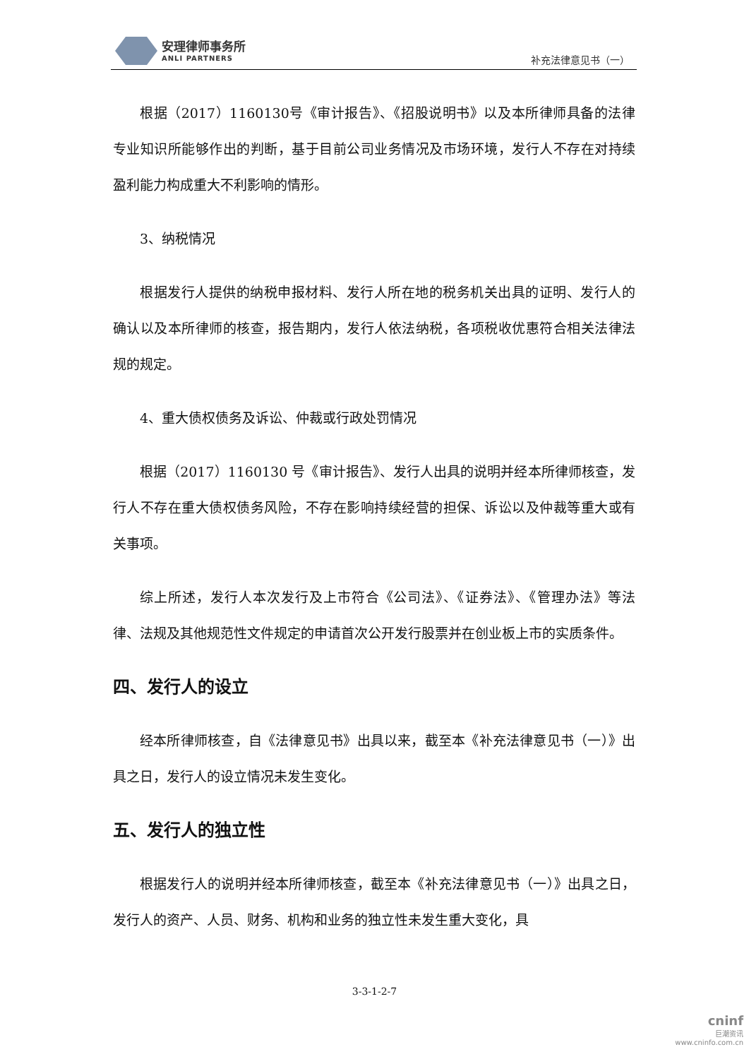安理律师事务所
ANLI PARTNERS
补充法律意见书（一）
根据（2017）1160130号《审计报告》、《招股说明书》以及本所律师具备的法律专业知识所能够作出的判断，基于目前公司业务情况及市场环境，发行人不存在对持续盈利能力构成重大不利影响的情形。
3、纳税情况
根据发行人提供的纳税申报材料、发行人所在地的税务机关出具的证明、发行人的确认以及本所律师的核查，报告期内，发行人依法纳税，各项税收优惠符合相关法律法规的规定。
4、重大债权债务及诉讼、仲裁或行政处罚情况
根据（2017）1160130 号《审计报告》、发行人出具的说明并经本所律师核查，发行人不存在重大债权债务风险，不存在影响持续经营的担保、诉讼以及仲裁等重大或有关事项。
综上所述，发行人本次发行及上市符合《公司法》、《证券法》、《管理办法》等法律、法规及其他规范性文件规定的申请首次公开发行股票并在创业板上市的实质条件。
四、发行人的设立
经本所律师核查，自《法律意见书》出具以来，截至本《补充法律意见书（一）》出具之日，发行人的设立情况未发生变化。
五、发行人的独立性
根据发行人的说明并经本所律师核查，截至本《补充法律意见书（一）》出具之日，发行人的资产、人员、财务、机构和业务的独立性未发生重大变化，具
3-3-1-2-7
cninf
巨潮资讯
www.cninfo.com.cn